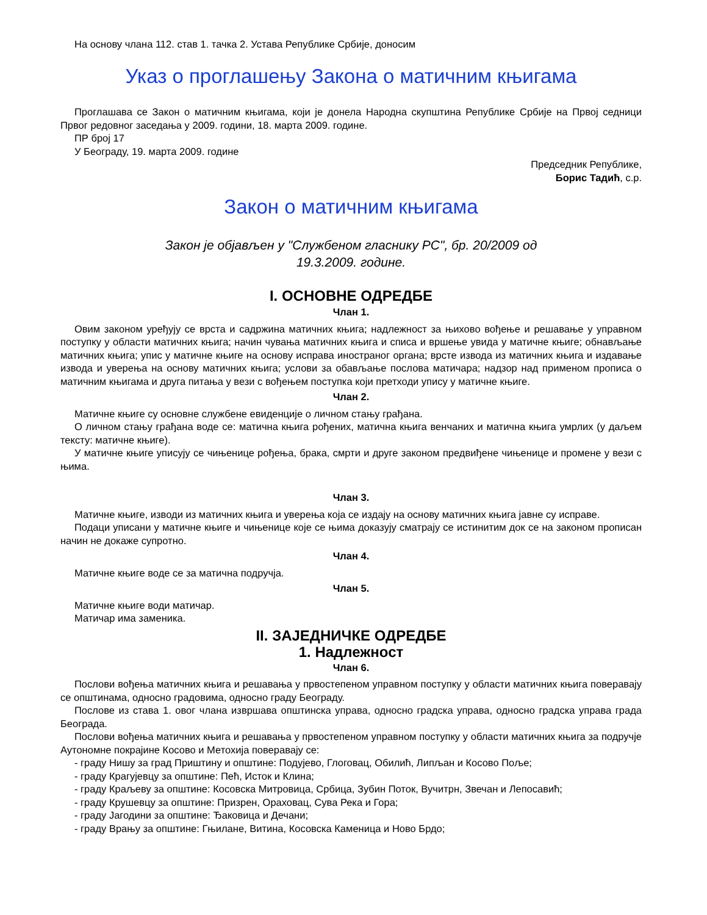На основу члана 112. став 1. тачка 2. Устава Републике Србије, доносим
Указ о проглашењу Закона о матичним књигама
Проглашава се Закон о матичним књигама, који је донела Народна скупштина Републике Србије на Првој седници Првог редовног заседања у 2009. години, 18. марта 2009. године.
ПР број 17
У Београду, 19. марта 2009. године
Председник Републике,
Борис Тадић, с.р.
Закон о матичним књигама
Закон је објављен у "Службеном гласнику РС", бр. 20/2009 од
19.3.2009. године.
I. ОСНОВНЕ ОДРЕДБЕ
Члан 1.
Овим законом уређују се врста и садржина матичних књига; надлежност за њихово вођење и решавање у управном поступку у области матичних књига; начин чувања матичних књига и списа и вршење увида у матичне књиге; обнављање матичних књига; упис у матичне књиге на основу исправа иностраног органа; врсте извода из матичних књига и издавање извода и уверења на основу матичних књига; услови за обављање послова матичара; надзор над применом прописа о матичним књигама и друга питања у вези с вођењем поступка који претходи упису у матичне књиге.
Члан 2.
Матичне књиге су основне службене евиденције о личном стању грађана.
О личном стању грађана воде се: матична књига рођених, матична књига венчаних и матична књига умрлих (у даљем тексту: матичне књиге).
У матичне књиге уписују се чињенице рођења, брака, смрти и друге законом предвиђене чињенице и промене у вези с њима.
Члан 3.
Матичне књиге, изводи из матичних књига и уверења која се издају на основу матичних књига јавне су исправе.
Подаци уписани у матичне књиге и чињенице које се њима доказују сматрају се истинитим док се на законом прописан начин не докаже супротно.
Члан 4.
Матичне књиге воде се за матична подручја.
Члан 5.
Матичне књиге води матичар.
Матичар има заменика.
II. ЗАЈЕДНИЧКЕ ОДРЕДБЕ
1. Надлежност
Члан 6.
Послови вођења матичних књига и решавања у првостепеном управном поступку у области матичних књига поверавају се општинама, односно градовима, односно граду Београду.
Послове из става 1. овог члана извршава општинска управа, односно градска управа, односно градска управа града Београда.
Послови вођења матичних књига и решавања у првостепеном управном поступку у области матичних књига за подручје Аутономне покрајине Косово и Метохија поверавају се:
- граду Нишу за град Приштину и општине: Подујево, Глоговац, Обилић, Липљан и Косово Поље;
- граду Крагујевцу за општине: Пећ, Исток и Клина;
- граду Краљеву за општине: Косовска Митровица, Србица, Зубин Поток, Вучитрн, Звечан и Лепосавић;
- граду Крушевцу за општине: Призрен, Ораховац, Сува Река и Гора;
- граду Јагодини за општине: Ђаковица и Дечани;
- граду Врању за општине: Гњилане, Витина, Косовска Каменица и Ново Брдо;